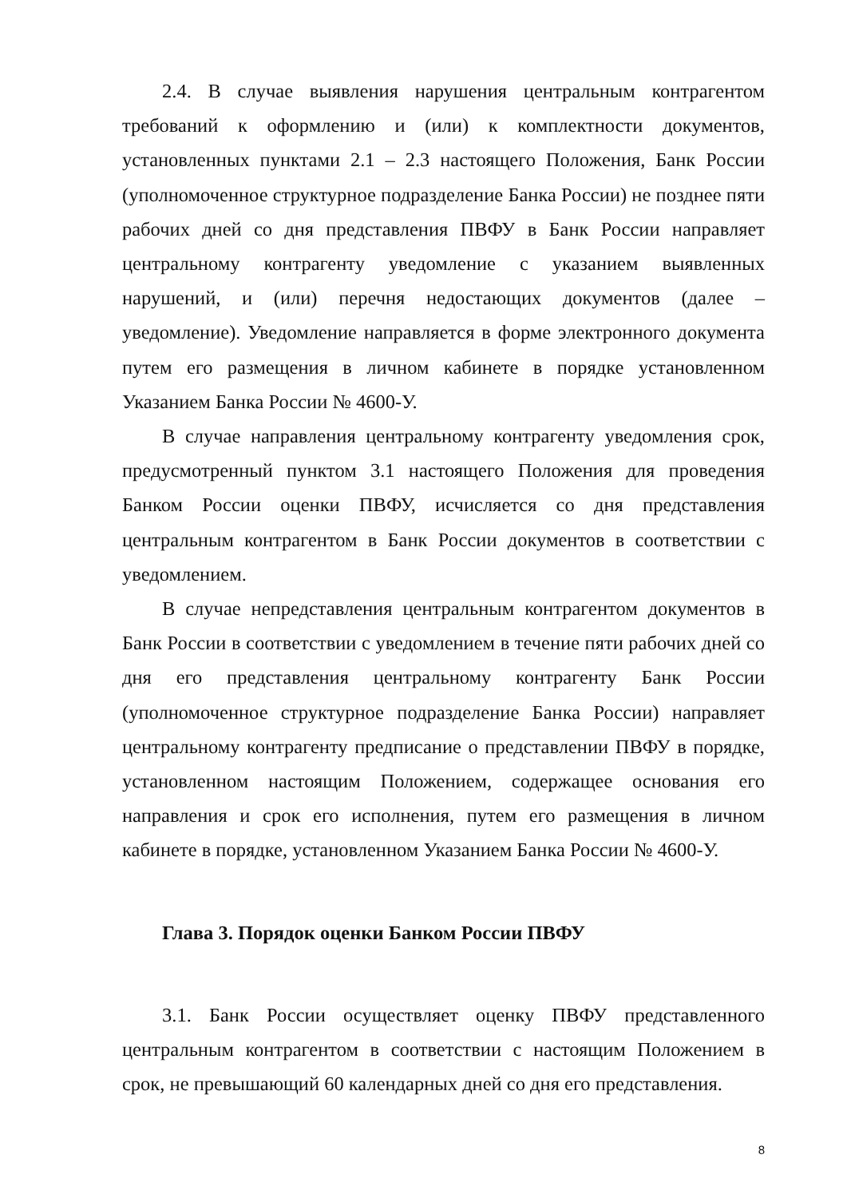2.4. В случае выявления нарушения центральным контрагентом требований к оформлению и (или) к комплектности документов, установленных пунктами 2.1 – 2.3 настоящего Положения, Банк России (уполномоченное структурное подразделение Банка России) не позднее пяти рабочих дней со дня представления ПВФУ в Банк России направляет центральному контрагенту уведомление с указанием выявленных нарушений, и (или) перечня недостающих документов (далее – уведомление). Уведомление направляется в форме электронного документа путем его размещения в личном кабинете в порядке установленном Указанием Банка России № 4600-У.
В случае направления центральному контрагенту уведомления срок, предусмотренный пунктом 3.1 настоящего Положения для проведения Банком России оценки ПВФУ, исчисляется со дня представления центральным контрагентом в Банк России документов в соответствии с уведомлением.
В случае непредставления центральным контрагентом документов в Банк России в соответствии с уведомлением в течение пяти рабочих дней со дня его представления центральному контрагенту Банк России (уполномоченное структурное подразделение Банка России) направляет центральному контрагенту предписание о представлении ПВФУ в порядке, установленном настоящим Положением, содержащее основания его направления и срок его исполнения, путем его размещения в личном кабинете в порядке, установленном Указанием Банка России № 4600-У.
Глава 3. Порядок оценки Банком России ПВФУ
3.1. Банк России осуществляет оценку ПВФУ представленного центральным контрагентом в соответствии с настоящим Положением в срок, не превышающий 60 календарных дней со дня его представления.
8